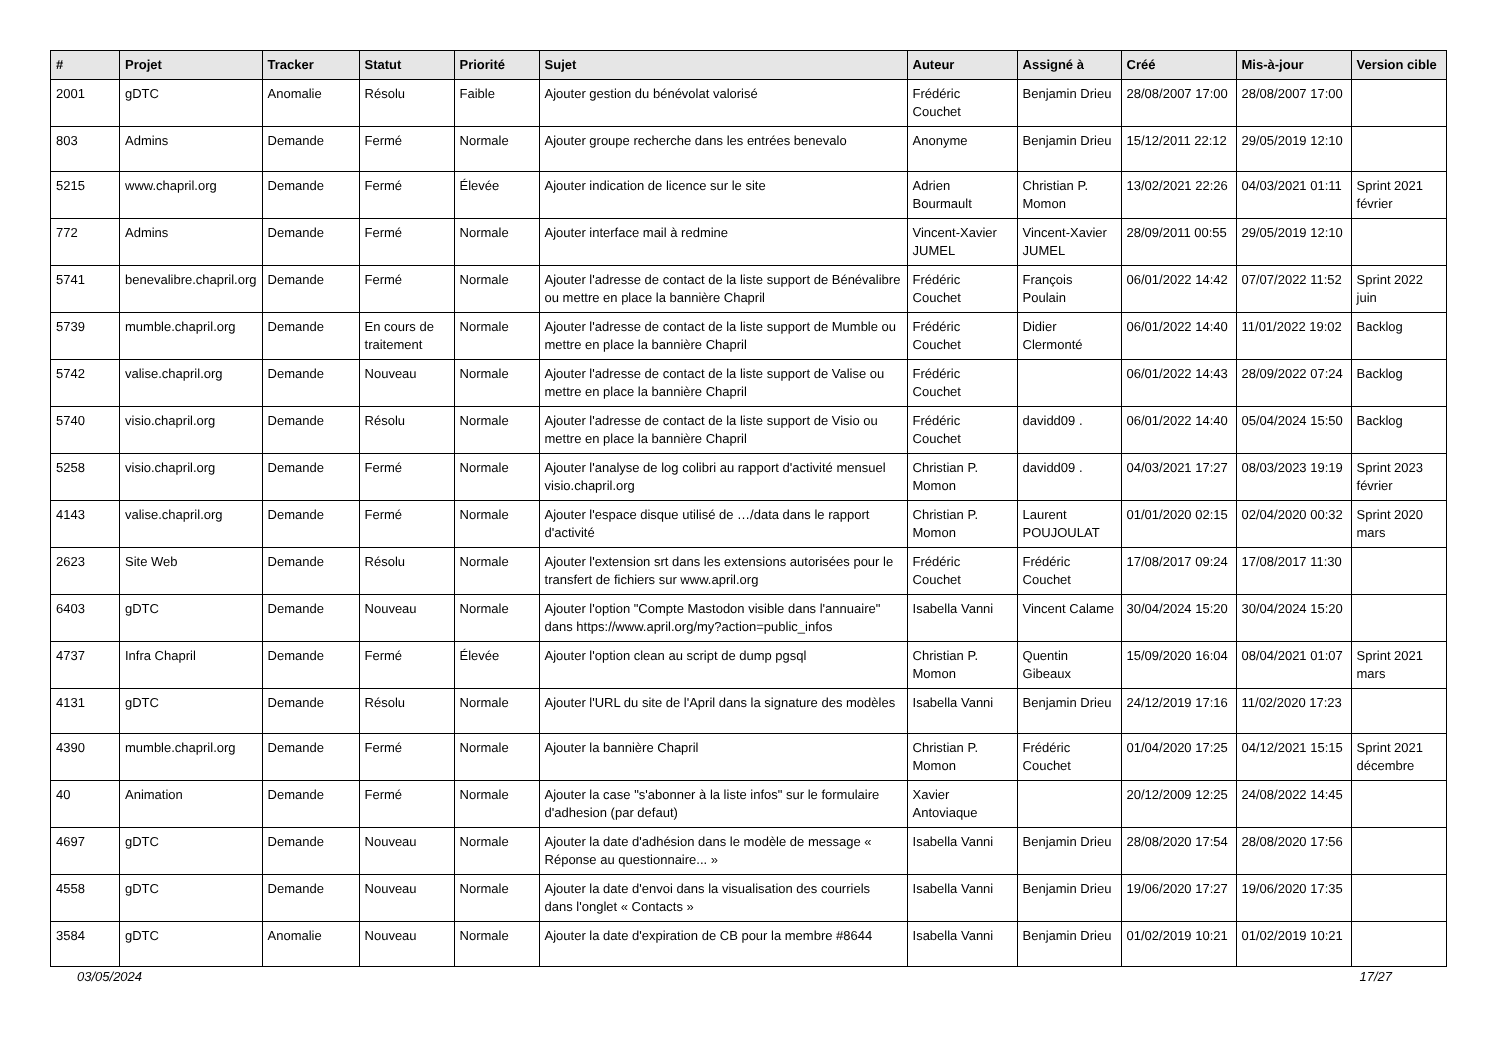| # | Projet | Tracker | Statut | Priorité | Sujet | Auteur | Assigné à | Créé | Mis-à-jour | Version cible |
| --- | --- | --- | --- | --- | --- | --- | --- | --- | --- | --- |
| 2001 | gDTC | Anomalie | Résolu | Faible | Ajouter gestion du bénévolat valorisé | Frédéric Couchet | Benjamin Drieu | 28/08/2007 17:00 | 28/08/2007 17:00 | |
| 803 | Admins | Demande | Fermé | Normale | Ajouter groupe recherche dans les entrées benevalo | Anonyme | Benjamin Drieu | 15/12/2011 22:12 | 29/05/2019 12:10 | |
| 5215 | www.chapril.org | Demande | Fermé | Élevée | Ajouter indication de licence sur le site | Adrien Bourmault | Christian P. Momon | 13/02/2021 22:26 | 04/03/2021 01:11 | Sprint 2021 février |
| 772 | Admins | Demande | Fermé | Normale | Ajouter interface mail à redmine | Vincent-Xavier JUMEL | Vincent-Xavier JUMEL | 28/09/2011 00:55 | 29/05/2019 12:10 | |
| 5741 | benevalibre.chapril.org | Demande | Fermé | Normale | Ajouter l'adresse de contact de la liste support de Bénévalibre ou mettre en place la bannière Chapril | Frédéric Couchet | François Poulain | 06/01/2022 14:42 | 07/07/2022 11:52 | Sprint 2022 juin |
| 5739 | mumble.chapril.org | Demande | En cours de traitement | Normale | Ajouter l'adresse de contact de la liste support de Mumble ou mettre en place la bannière Chapril | Frédéric Couchet | Didier Clermonté | 06/01/2022 14:40 | 11/01/2022 19:02 | Backlog |
| 5742 | valise.chapril.org | Demande | Nouveau | Normale | Ajouter l'adresse de contact de la liste support de Valise ou mettre en place la bannière Chapril | Frédéric Couchet | | 06/01/2022 14:43 | 28/09/2022 07:24 | Backlog |
| 5740 | visio.chapril.org | Demande | Résolu | Normale | Ajouter l'adresse de contact de la liste support de Visio ou mettre en place la bannière Chapril | Frédéric Couchet | davidd09 . | 06/01/2022 14:40 | 05/04/2024 15:50 | Backlog |
| 5258 | visio.chapril.org | Demande | Fermé | Normale | Ajouter l'analyse de log colibri au rapport d'activité mensuel visio.chapril.org | Christian P. Momon | davidd09 . | 04/03/2021 17:27 | 08/03/2023 19:19 | Sprint 2023 février |
| 4143 | valise.chapril.org | Demande | Fermé | Normale | Ajouter l'espace disque utilisé de …/data dans le rapport d'activité | Christian P. Momon | Laurent POUJOULAT | 01/01/2020 02:15 | 02/04/2020 00:32 | Sprint 2020 mars |
| 2623 | Site Web | Demande | Résolu | Normale | Ajouter l'extension srt dans les extensions autorisées pour le transfert de fichiers sur www.april.org | Frédéric Couchet | Frédéric Couchet | 17/08/2017 09:24 | 17/08/2017 11:30 | |
| 6403 | gDTC | Demande | Nouveau | Normale | Ajouter l'option "Compte Mastodon visible dans l'annuaire" dans https://www.april.org/my?action=public_infos | Isabella Vanni | Vincent Calame | 30/04/2024 15:20 | 30/04/2024 15:20 | |
| 4737 | Infra Chapril | Demande | Fermé | Élevée | Ajouter l'option clean au script de dump pgsql | Christian P. Momon | Quentin Gibeaux | 15/09/2020 16:04 | 08/04/2021 01:07 | Sprint 2021 mars |
| 4131 | gDTC | Demande | Résolu | Normale | Ajouter l'URL du site de l'April dans la signature des modèles | Isabella Vanni | Benjamin Drieu | 24/12/2019 17:16 | 11/02/2020 17:23 | |
| 4390 | mumble.chapril.org | Demande | Fermé | Normale | Ajouter la bannière Chapril | Christian P. Momon | Frédéric Couchet | 01/04/2020 17:25 | 04/12/2021 15:15 | Sprint 2021 décembre |
| 40 | Animation | Demande | Fermé | Normale | Ajouter la case "s'abonner à la liste infos" sur le formulaire d'adhesion (par defaut) | Xavier Antoviaque | | 20/12/2009 12:25 | 24/08/2022 14:45 | |
| 4697 | gDTC | Demande | Nouveau | Normale | Ajouter la date d'adhésion dans le modèle de message « Réponse au questionnaire... » | Isabella Vanni | Benjamin Drieu | 28/08/2020 17:54 | 28/08/2020 17:56 | |
| 4558 | gDTC | Demande | Nouveau | Normale | Ajouter la date d'envoi dans la visualisation des courriels dans l'onglet « Contacts » | Isabella Vanni | Benjamin Drieu | 19/06/2020 17:27 | 19/06/2020 17:35 | |
| 3584 | gDTC | Anomalie | Nouveau | Normale | Ajouter la date d'expiration de CB pour la membre #8644 | Isabella Vanni | Benjamin Drieu | 01/02/2019 10:21 | 01/02/2019 10:21 | |
03/05/2024 17/27